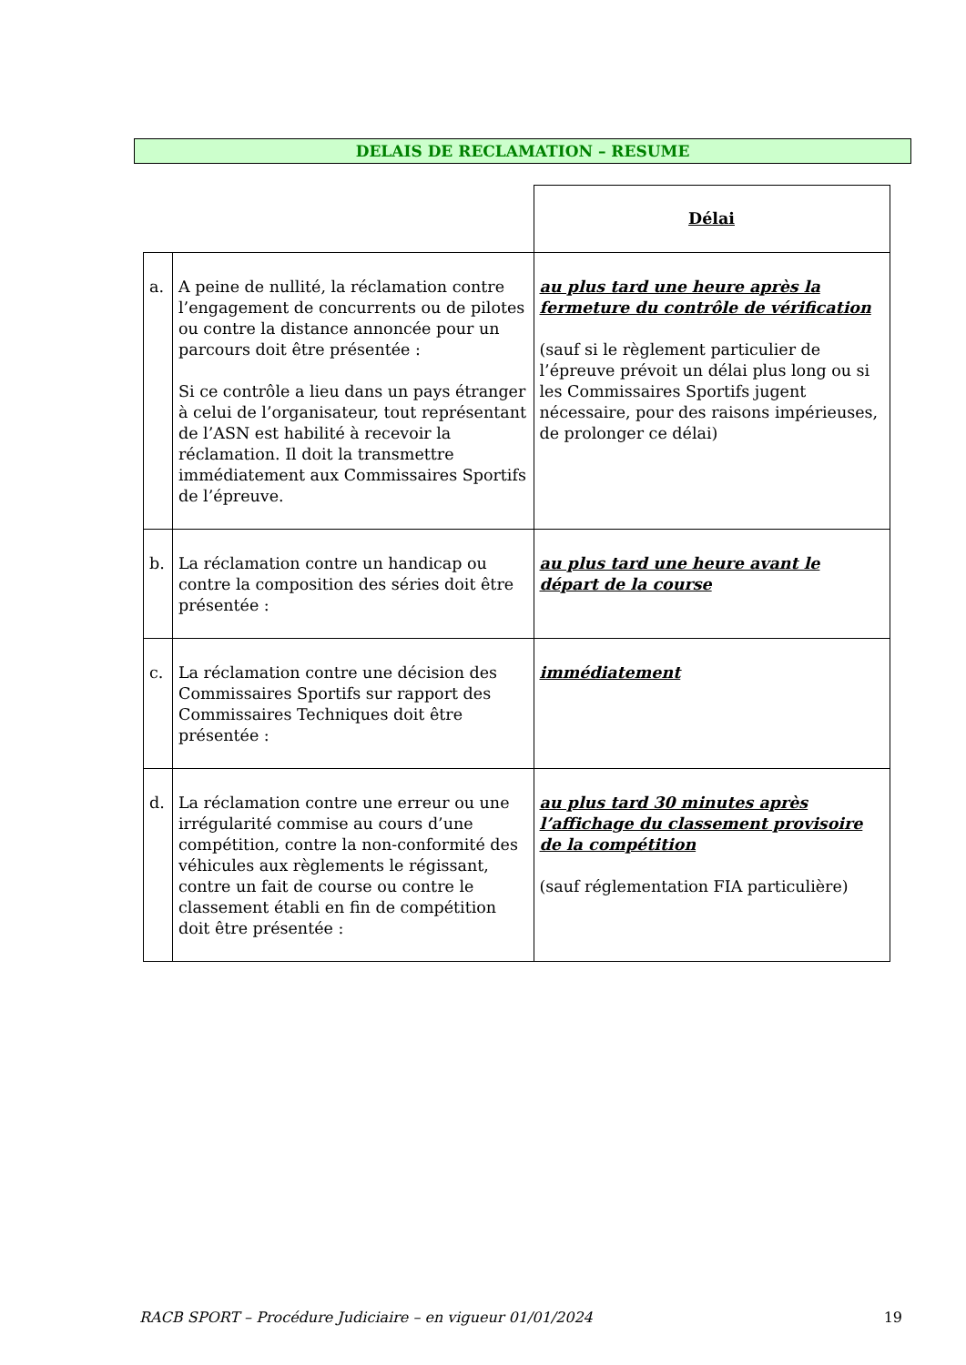DELAIS DE RECLAMATION – RESUME
| | | Délai |
| a. | A peine de nullité, la réclamation contre l’engagement de concurrents ou de pilotes ou contre la distance annoncée pour un parcours doit être présentée : Si ce contrôle a lieu dans un pays étranger à celui de l’organisateur, tout représentant de l’ASN est habilité à recevoir la réclamation. Il doit la transmettre immédiatement aux Commissaires Sportifs de l’épreuve. | au plus tard une heure après la fermeture du contrôle de vérification (sauf si le règlement particulier de l’épreuve prévoit un délai plus long ou si les Commissaires Sportifs jugent nécessaire, pour des raisons impérieuses, de prolonger ce délai) |
| b. | La réclamation contre un handicap ou contre la composition des séries doit être présentée : | au plus tard une heure avant le départ de la course |
| c. | La réclamation contre une décision des Commissaires Sportifs sur rapport des Commissaires Techniques doit être présentée : | immédiatement |
| d. | La réclamation contre une erreur ou une irrégularité commise au cours d’une compétition, contre la non-conformité des véhicules aux règlements le régissant, contre un fait de course ou contre le classement établi en fin de compétition doit être présentée : | au plus tard 30 minutes après l’affichage du classement provisoire de la compétition (sauf réglementation FIA particulière) |
RACB SPORT – Procédure Judiciaire – en vigueur 01/01/2024 19